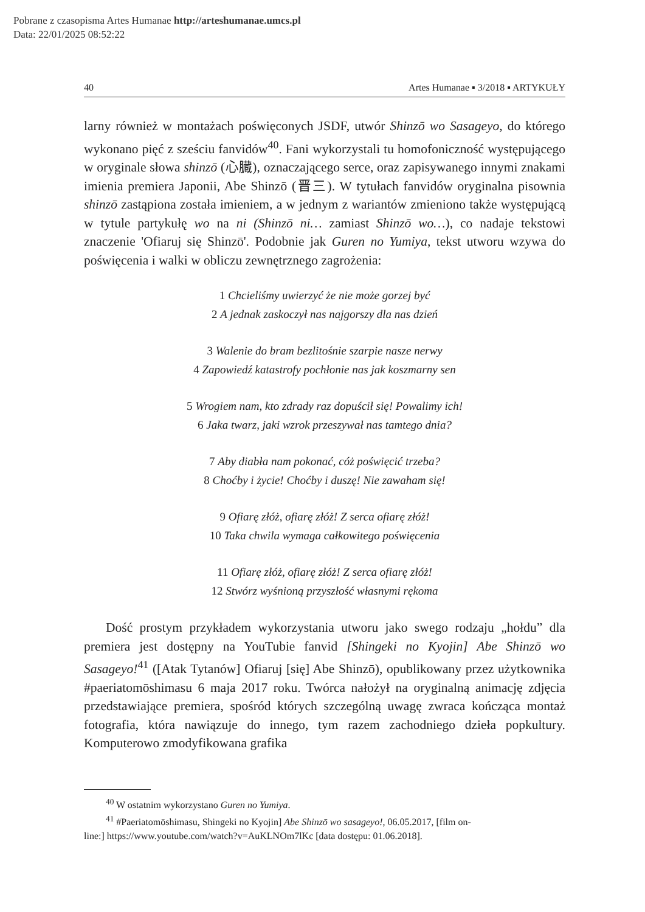Pobrane z czasopisma Artes Humanae http://arteshumanae.umcs.pl
Data: 22/01/2025 08:52:22
40 Artes Humanae ▪ 3/2018 ▪ ARTYKUŁY
larny również w montażach poświęconych JSDF, utwór Shinzō wo Sasageyo, do którego wykonano pięć z sześciu fanvidów<sup>40</sup>. Fani wykorzystali tu homofoniczność występującego w oryginale słowa shinzō (心臓), oznaczającego serce, oraz zapisywanego innymi znakami imienia premiera Japonii, Abe Shinzō (晋三). W tytułach fanvidów oryginalna pisownia shinzō zastąpiona została imieniem, a w jednym z wariantów zmieniono także występującą w tytule partykułę wo na ni (Shinzō ni… zamiast Shinzō wo…), co nadaje tekstowi znaczenie 'Ofiaruj się Shinzō'. Podobnie jak Guren no Yumiya, tekst utworu wzywa do poświęcenia i walki w obliczu zewnętrznego zagrożenia:
1 Chcieliśmy uwierzyć że nie może gorzej być
2 A jednak zaskoczył nas najgorszy dla nas dzień
3 Walenie do bram bezlitośnie szarpie nasze nerwy
4 Zapowiedź katastrofy pochłonie nas jak koszmarny sen
5 Wrogiem nam, kto zdrady raz dopuścił się! Powalimy ich!
6 Jaka twarz, jaki wzrok przeszywał nas tamtego dnia?
7 Aby diabła nam pokonać, cóż poświęcić trzeba?
8 Choćby i życie! Choćby i duszę! Nie zawaham się!
9 Ofiarę złóż, ofiarę złóż! Z serca ofiarę złóż!
10 Taka chwila wymaga całkowitego poświęcenia
11 Ofiarę złóż, ofiarę złóż! Z serca ofiarę złóż!
12 Stwórz wyśnioną przyszłość własnymi rękoma
Dość prostym przykładem wykorzystania utworu jako swego rodzaju „hołdu” dla premiera jest dostępny na YouTubie fanvid [Shingeki no Kyojin] Abe Shinzō wo Sasageyo!<sup>41</sup> ([Atak Tytanów] Ofiaruj [się] Abe Shinzō), opublikowany przez użytkownika #paeriatomōshimasu 6 maja 2017 roku. Twórca nałożył na oryginalną animację zdjęcia przedstawiające premiera, spośród których szczególną uwagę zwraca kończąca montaż fotografia, która nawiązuje do innego, tym razem zachodniego dzieła popkultury. Komputerowo zmodyfikowana grafika
<sup>40</sup> W ostatnim wykorzystano Guren no Yumiya.
<sup>41</sup> #Paeriatomōshimasu, Shingeki no Kyojin] Abe Shinzō wo sasageyo!, 06.05.2017, [film on-
line:] https://www.youtube.com/watch?v=AuKLNOm7lKc [data dostępu: 01.06.2018].